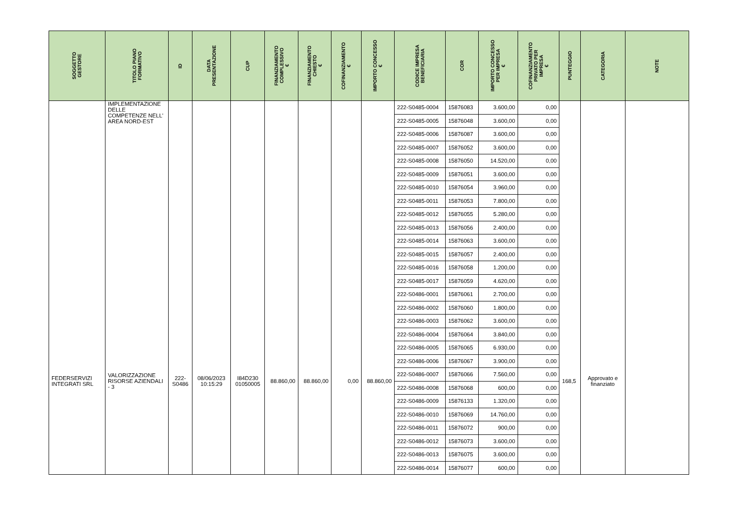| SOGGETTO GESTORE | TITOLO PIANO FORMATIVO | ID | DATA PRESENTAZIONE | CUP | FINANZIAMENTO COMPLESSIVO € | FINANZIAMENTO CHIESTO € | COFINANZIAMENTO € | IMPORTO CONCESSO € | CODICE IMPRESA BENEFICIARIA | COR | IMPORTO CONCESSO PER IMPRESA € | COFINANZIAMENTO PRIVATO PER IMPRESA € | PUNTEGGIO | CATEGORIA | NOTE |
| --- | --- | --- | --- | --- | --- | --- | --- | --- | --- | --- | --- | --- | --- | --- | --- |
| | IMPLEMENTAZIONE DELLE COMPETENZE NELL' AREA NORD-EST | | | | | | | | 222-S0485-0004 | 15876083 | 3.600,00 | 0,00 | | | |
| | | | | | | | | | 222-S0485-0005 | 15876048 | 3.600,00 | 0,00 | | | |
| | | | | | | | | | 222-S0485-0006 | 15876087 | 3.600,00 | 0,00 | | | |
| | | | | | | | | | 222-S0485-0007 | 15876052 | 3.600,00 | 0,00 | | | |
| | | | | | | | | | 222-S0485-0008 | 15876050 | 14.520,00 | 0,00 | | | |
| | | | | | | | | | 222-S0485-0009 | 15876051 | 3.600,00 | 0,00 | | | |
| | | | | | | | | | 222-S0485-0010 | 15876054 | 3.960,00 | 0,00 | | | |
| | | | | | | | | | 222-S0485-0011 | 15876053 | 7.800,00 | 0,00 | | | |
| | | | | | | | | | 222-S0485-0012 | 15876055 | 5.280,00 | 0,00 | | | |
| | | | | | | | | | 222-S0485-0013 | 15876056 | 2.400,00 | 0,00 | | | |
| | | | | | | | | | 222-S0485-0014 | 15876063 | 3.600,00 | 0,00 | | | |
| | | | | | | | | | 222-S0485-0015 | 15876057 | 2.400,00 | 0,00 | | | |
| | | | | | | | | | 222-S0485-0016 | 15876058 | 1.200,00 | 0,00 | | | |
| | | | | | | | | | 222-S0485-0017 | 15876059 | 4.620,00 | 0,00 | | | |
| FEDERSERVIZI INTEGRATI SRL | VALORIZZAZIONE RISORSE AZIENDALI - 3 | 222- S0486 | 08/06/2023 10:15:29 | I84D230 01050005 | 88.860,00 | 88.860,00 | 0,00 | 88.860,00 | 222-S0486-0001 | 15876061 | 2.700,00 | 0,00 | 168,5 | Approvato e finanziato | |
| | | | | | | | | | 222-S0486-0002 | 15876060 | 1.800,00 | 0,00 | | | |
| | | | | | | | | | 222-S0486-0003 | 15876062 | 3.600,00 | 0,00 | | | |
| | | | | | | | | | 222-S0486-0004 | 15876064 | 3.840,00 | 0,00 | | | |
| | | | | | | | | | 222-S0486-0005 | 15876065 | 6.930,00 | 0,00 | | | |
| | | | | | | | | | 222-S0486-0006 | 15876067 | 3.900,00 | 0,00 | | | |
| | | | | | | | | | 222-S0486-0007 | 15876066 | 7.560,00 | 0,00 | | | |
| | | | | | | | | | 222-S0486-0008 | 15876068 | 600,00 | 0,00 | | | |
| | | | | | | | | | 222-S0486-0009 | 15876133 | 1.320,00 | 0,00 | | | |
| | | | | | | | | | 222-S0486-0010 | 15876069 | 14.760,00 | 0,00 | | | |
| | | | | | | | | | 222-S0486-0011 | 15876072 | 900,00 | 0,00 | | | |
| | | | | | | | | | 222-S0486-0012 | 15876073 | 3.600,00 | 0,00 | | | |
| | | | | | | | | | 222-S0486-0013 | 15876075 | 3.600,00 | 0,00 | | | |
| | | | | | | | | | 222-S0486-0014 | 15876077 | 600,00 | 0,00 | | | |